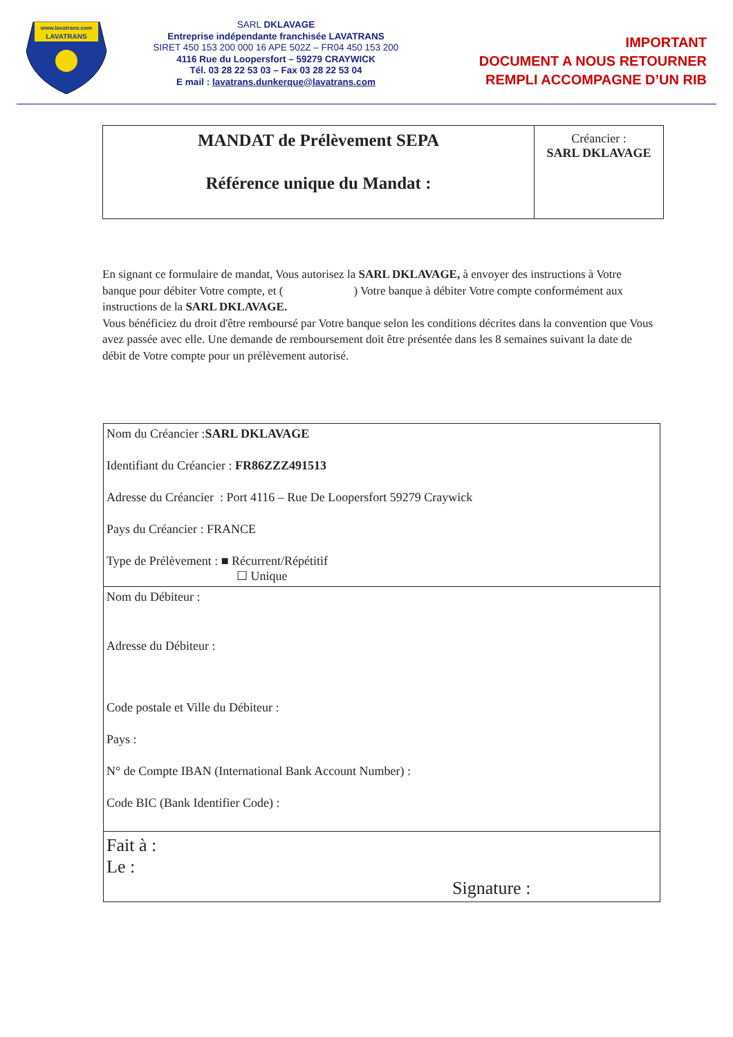www.lavatrans.com
LAVATRANS
SARL DKLAVAGE
Entreprise indépendante franchisée LAVATRANS
SIRET 450 153 200 000 16 APE 502Z – FR04 450 153 200
4116 Rue du Loopersfort – 59279 CRAYWICK
Tél. 03 28 22 53 03 – Fax 03 28 22 53 04
E mail : lavatrans.dunkerque@lavatrans.com
IMPORTANT
DOCUMENT A NOUS RETOURNER
REMPLI ACCOMPAGNE D’UN RIB
| MANDAT de Prélèvement SEPA Référence unique du Mandat : | Créancier : SARL DKLAVAGE |
En signant ce formulaire de mandat, Vous autorisez la SARL DKLAVAGE, à envoyer des instructions à Votre banque pour débiter Votre compte, et ( ) Votre banque à débiter Votre compte conformément aux instructions de la SARL DKLAVAGE.
Vous bénéficiez du droit d'être remboursé par Votre banque selon les conditions décrites dans la convention que Vous avez passée avec elle. Une demande de remboursement doit être présentée dans les 8 semaines suivant la date de débit de Votre compte pour un prélèvement autorisé.
| Nom du Créancier : SARL DKLAVAGE Identifiant du Créancier : FR86ZZZ491513 Adresse du Créancier : Port 4116 – Rue De Loopersfort 59279 Craywick Pays du Créancier : FRANCE Type de Prélèvement : ■ Récurrent/Répétitif ☐ Unique |
| Nom du Débiteur : Adresse du Débiteur : Code postale et Ville du Débiteur : Pays : N° de Compte IBAN (International Bank Account Number) : Code BIC (Bank Identifier Code) : |
| Fait à : Le : Signature : |